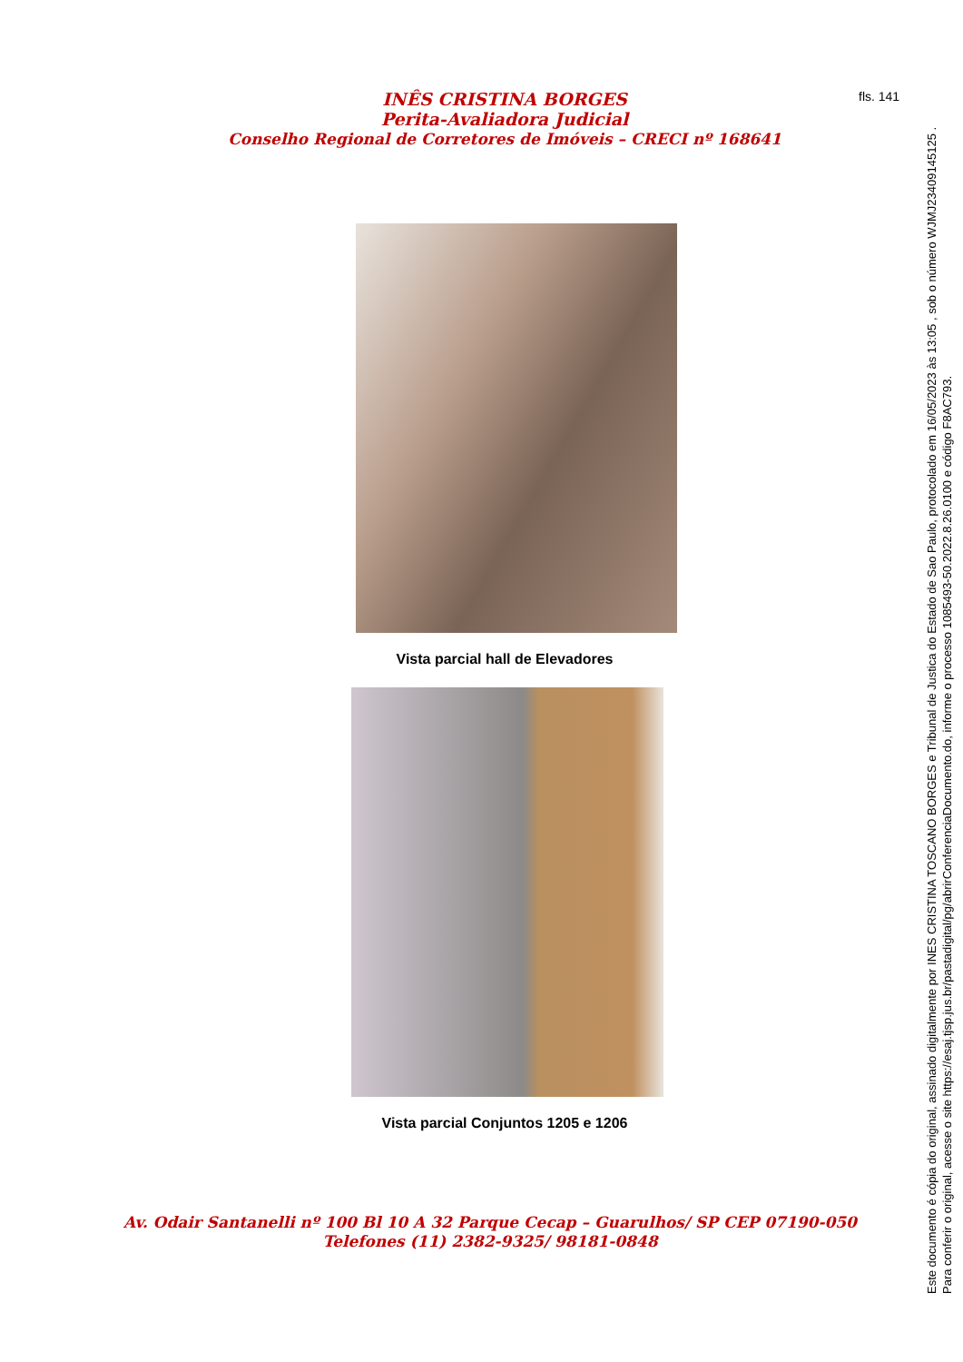fls. 141
INÊS CRISTINA BORGES
Perita-Avaliadora Judicial
Conselho Regional de Corretores de Imóveis – CRECI nº 168641
Vista parcial hall de Elevadores
Vista parcial Conjuntos 1205 e 1206
Av. Odair Santanelli nº 100 Bl 10 A 32 Parque Cecap – Guarulhos/ SP CEP 07190-050
Telefones (11) 2382-9325/ 98181-0848
Este documento é cópia do original, assinado digitalmente por INES CRISTINA TOSCANO BORGES e Tribunal de Justica do Estado de Sao Paulo, protocolado em 16/05/2023 às 13:05 , sob o número WJMJ23409145125 .
Para conferir o original, acesse o site https://esaj.tjsp.jus.br/pastadigital/pg/abrirConferenciaDocumento.do, informe o processo 1085493-50.2022.8.26.0100 e código F8AC793.